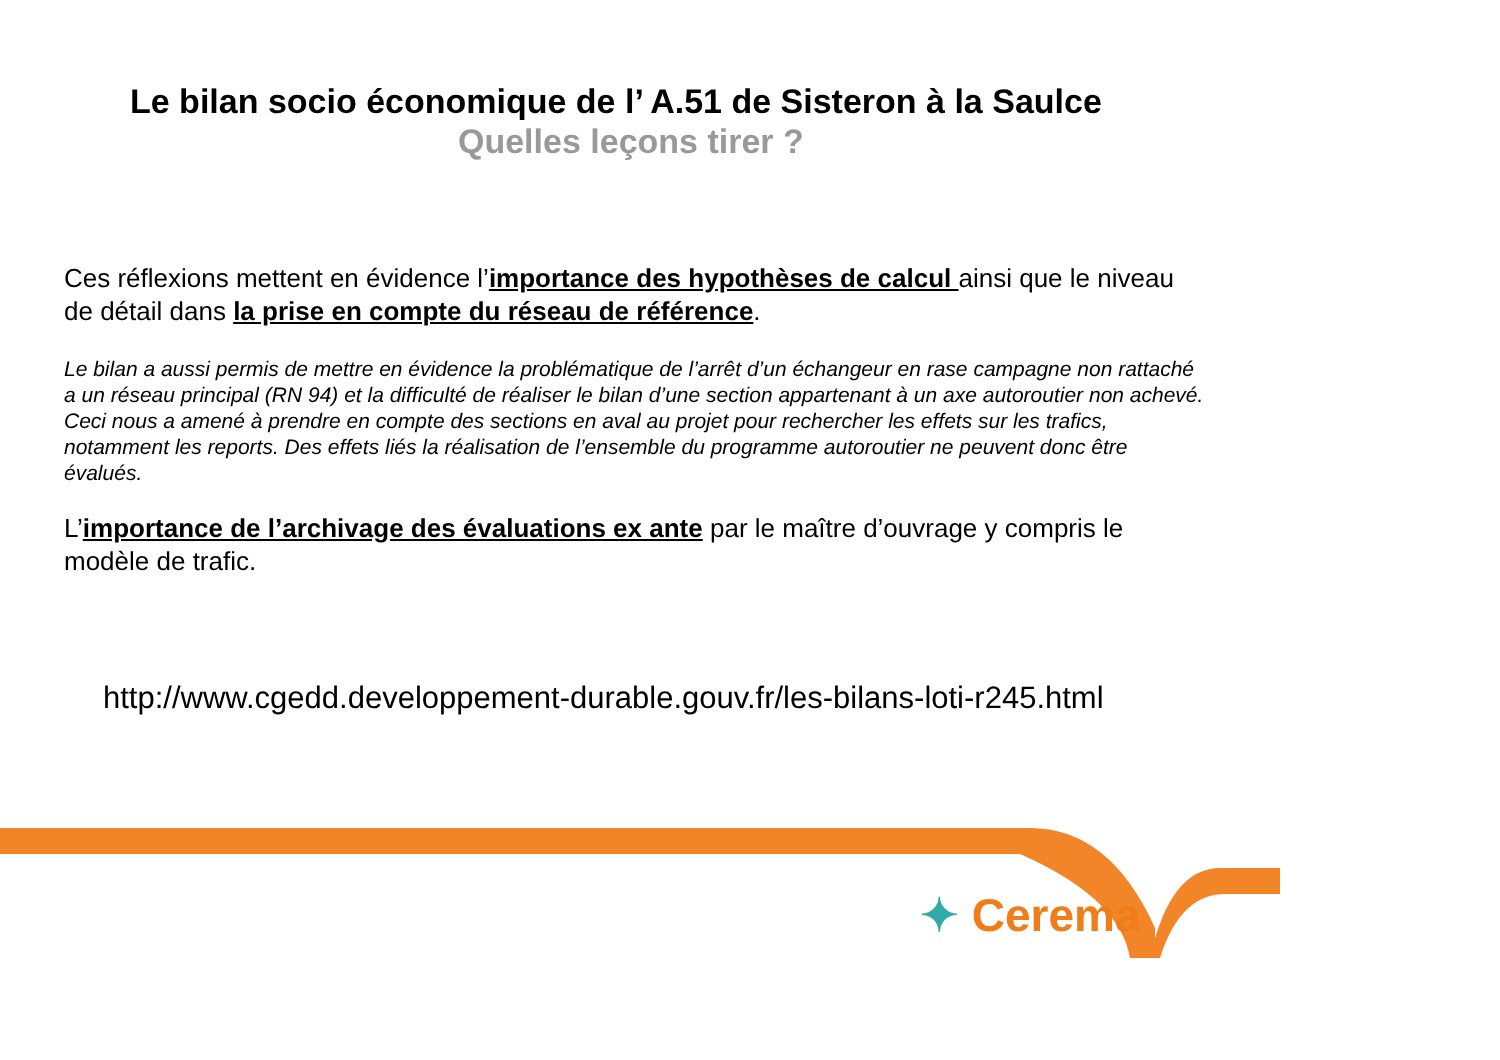Le bilan socio économique de l’ A.51 de Sisteron à la Saulce
Quelles leçons tirer ?
Ces réflexions mettent en évidence l’importance des hypothèses de calcul ainsi que le niveau de détail dans la prise en compte du réseau de référence.
Le bilan a aussi permis de mettre en évidence la problématique de l’arrêt d’un échangeur en rase campagne non rattaché a un réseau principal (RN 94) et la difficulté de réaliser le bilan d’une section appartenant à un axe autoroutier non achevé. Ceci nous a amené à prendre en compte des sections en aval au projet pour rechercher les effets sur les trafics, notamment les reports. Des effets liés la réalisation de l’ensemble du programme autoroutier ne peuvent donc être évalués.
L’importance de l’archivage des évaluations ex ante par le maître d’ouvrage y compris le modèle de trafic.
http://www.cgedd.developpement-durable.gouv.fr/les-bilans-loti-r245.html
✦ Cerema